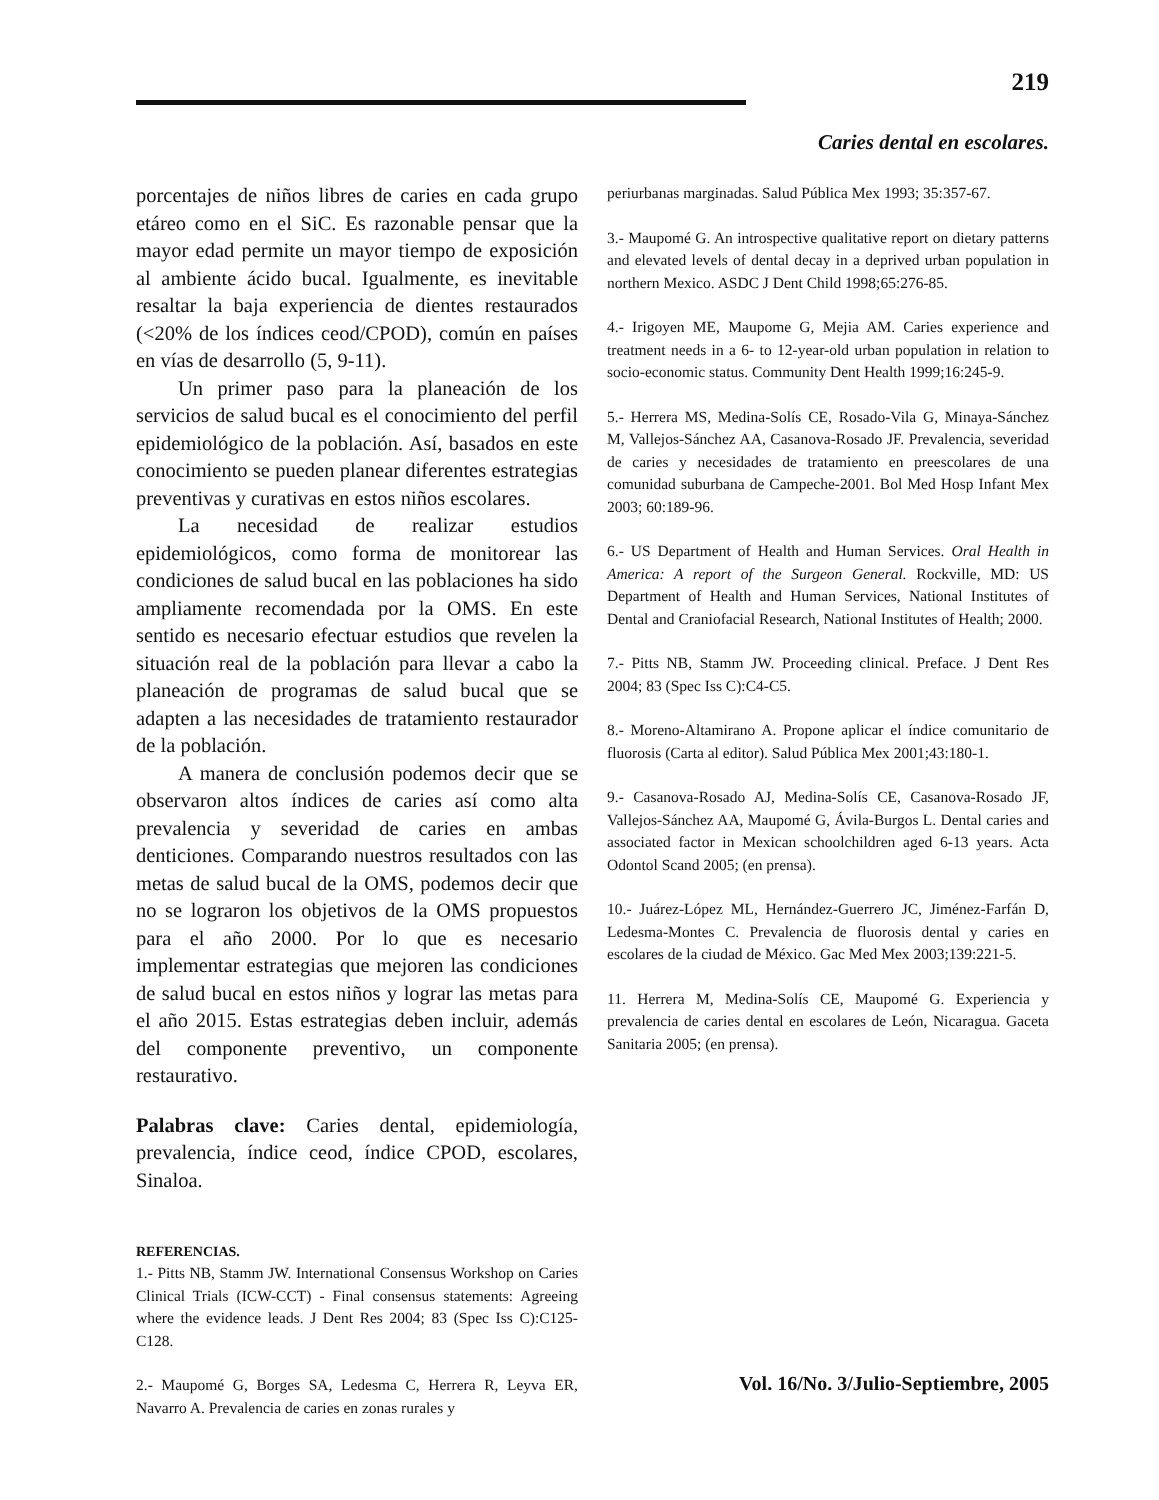219
Caries dental en escolares.
porcentajes de niños libres de caries en cada grupo etáreo como en el SiC. Es razonable pensar que la mayor edad permite un mayor tiempo de exposición al ambiente ácido bucal. Igualmente, es inevitable resaltar la baja experiencia de dientes restaurados (<20% de los índices ceod/CPOD), común en países en vías de desarrollo (5, 9-11).
Un primer paso para la planeación de los servicios de salud bucal es el conocimiento del perfil epidemiológico de la población. Así, basados en este conocimiento se pueden planear diferentes estrategias preventivas y curativas en estos niños escolares.
La necesidad de realizar estudios epidemiológicos, como forma de monitorear las condiciones de salud bucal en las poblaciones ha sido ampliamente recomendada por la OMS. En este sentido es necesario efectuar estudios que revelen la situación real de la población para llevar a cabo la planeación de programas de salud bucal que se adapten a las necesidades de tratamiento restaurador de la población.
A manera de conclusión podemos decir que se observaron altos índices de caries así como alta prevalencia y severidad de caries en ambas denticiones. Comparando nuestros resultados con las metas de salud bucal de la OMS, podemos decir que no se lograron los objetivos de la OMS propuestos para el año 2000. Por lo que es necesario implementar estrategias que mejoren las condiciones de salud bucal en estos niños y lograr las metas para el año 2015. Estas estrategias deben incluir, además del componente preventivo, un componente restaurativo.
Palabras clave: Caries dental, epidemiología, prevalencia, índice ceod, índice CPOD, escolares, Sinaloa.
REFERENCIAS.
1.- Pitts NB, Stamm JW. International Consensus Workshop on Caries Clinical Trials (ICW-CCT) - Final consensus statements: Agreeing where the evidence leads. J Dent Res 2004; 83 (Spec Iss C):C125-C128.
2.- Maupomé G, Borges SA, Ledesma C, Herrera R, Leyva ER, Navarro A. Prevalencia de caries en zonas rurales y
periurbanas marginadas. Salud Pública Mex 1993; 35:357-67.
3.- Maupomé G. An introspective qualitative report on dietary patterns and elevated levels of dental decay in a deprived urban population in northern Mexico. ASDC J Dent Child 1998;65:276-85.
4.- Irigoyen ME, Maupome G, Mejia AM. Caries experience and treatment needs in a 6- to 12-year-old urban population in relation to socio-economic status. Community Dent Health 1999;16:245-9.
5.- Herrera MS, Medina-Solís CE, Rosado-Vila G, Minaya-Sánchez M, Vallejos-Sánchez AA, Casanova-Rosado JF. Prevalencia, severidad de caries y necesidades de tratamiento en preescolares de una comunidad suburbana de Campeche-2001. Bol Med Hosp Infant Mex 2003; 60:189-96.
6.- US Department of Health and Human Services. Oral Health in America: A report of the Surgeon General. Rockville, MD: US Department of Health and Human Services, National Institutes of Dental and Craniofacial Research, National Institutes of Health; 2000.
7.- Pitts NB, Stamm JW. Proceeding clinical. Preface. J Dent Res 2004; 83 (Spec Iss C):C4-C5.
8.- Moreno-Altamirano A. Propone aplicar el índice comunitario de fluorosis (Carta al editor). Salud Pública Mex 2001;43:180-1.
9.- Casanova-Rosado AJ, Medina-Solís CE, Casanova-Rosado JF, Vallejos-Sánchez AA, Maupomé G, Ávila-Burgos L. Dental caries and associated factor in Mexican schoolchildren aged 6-13 years. Acta Odontol Scand 2005; (en prensa).
10.- Juárez-López ML, Hernández-Guerrero JC, Jiménez-Farfán D, Ledesma-Montes C. Prevalencia de fluorosis dental y caries en escolares de la ciudad de México. Gac Med Mex 2003;139:221-5.
11. Herrera M, Medina-Solís CE, Maupomé G. Experiencia y prevalencia de caries dental en escolares de León, Nicaragua. Gaceta Sanitaria 2005; (en prensa).
Vol. 16/No. 3/Julio-Septiembre, 2005